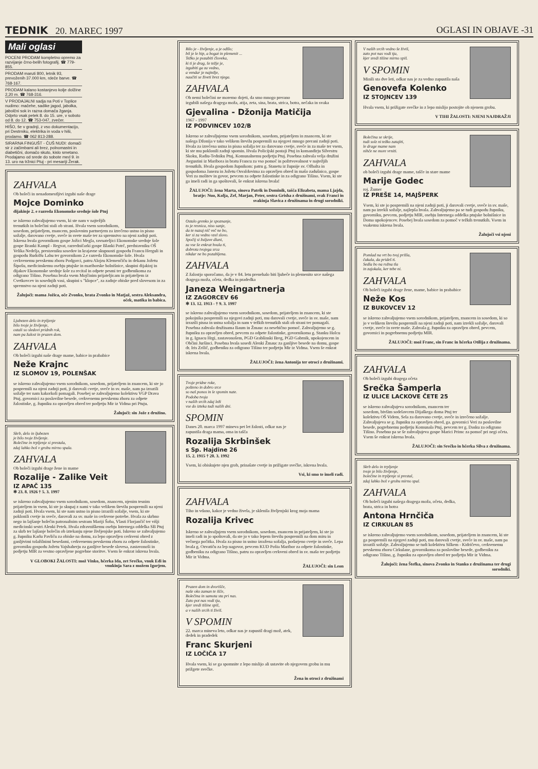TEDNIK 20. MAREC 1997 OGLASI IN OBJAVE -31
Mali oglasi
POCENI PRODAM kompletno opremo za razvijanje črno-belih fotografij. ☎ 779-855.
PRODAM maruti 800, letnik 93, prevoženih 37.000 km, rdeče barve. ☎ 768-167.
PRODAM kalano kostanjevo kolje dolžine 2,20 m. ☎ 768-316.
V PRODAJALNI sadja na Poti v Toplice nudimo: mačehe, sadike jagod, jabolka, jabolčni sok in razna domača žganja. Odprto vsak petek 8. do 15. ure, v soboto od 8. do 12. ☎ 753-047, zvečer.
HIŠO, še v gradnji, z vso dokumentacijo, pri Destrniku, elektrika in voda v hiši, prodamo. ☎ 062 813-288.
SIRARNA FINGUŠT - ČUŠ NUDI: domači sir z začimbami ali brez, polnomastni in diabetični, domačo skuto, kislo smetano. Prodajamo od srede do sobote med 9. in 13. uro na tržnici Ptuj - pri mesariji Žerak.
ZAHVALA
Ob boleči in nenadomestljivi izgubi naše drage
Mojce Dominko
dijakinje 2. e razreda Ekonomske srednje šole Ptuj
se iskreno zahvaljujemo vsem, ki ste nam v najtežjih trenutkih in bolečini stali ob strani. Hvala vsem sorodnikom, sosedom, prijateljem, znancem, poslovnim partnerjem za izrečeno ustno in pisno sožalje, darovano cvetje, sveče in svete maše ter za spremstvo na njeni zadnji poti. Iskrena hvala govornikom gospe Jožici Megla, ravnateljici Ekonomske srednje šole gospe Branki Kampl - Regvat, razredničarki gospe Blanki Potrč, predstavniku OŠ Velika Nedelja, prestavniku sosedov in krajavne skupnosti gospodu Francu Herguli in gospodu Rudolfu Lahu ter govornikom 2.e razreda Ekonomske šole. Hvala cerkvenemu pevskemu zboru Podgorci, patru Alojzu Klemenčiču in dekanu Jožetu Šipošu, medicinskemu osebju ptujske in mariborske bolnišnice, skupini dijakinj in dijakov Ekonomske srednje šole za recital in odpete pesmi ter godbenikoma za odigrano Tišino. Posebna hvala vsem Mojčinim prijateljicam in prijateljem iz Cvetkovcev in sosednjih vasi, skupini s "klopce", za zadnje obiske pred slovesom in za spremstvo na njeni zadnji poti.
Žalujoči: mama Jožica, oče Zvonko, brata Zvonko in Matjaž, sestra Aleksandra, oček, matika in babica.
Ljubezen delo in trpljenje
bilo tvoje je življenje,
ostali so sledovi pridnih rok,
nam pa žalost in prazen dom.
ZAHVALA
Ob boleči izgubi naše drage mame, babice in prababice
Neže Krajnc
IZ SLOMOV 19, POLENŠAK
se iskreno zahvaljujemo vsem sorodnikom, sosedom, prijateljem in znancem, ki ste jo pospremili na njeni zadnji poti, ji darovali cvetje, sveče in sv. maše, nam pa izrazili sožalje ter nam kakorkoli pomagali. Posebej se zahvaljujemo kolektivu VGP Drava Ptuj, govornici za poslovilne besede, cerkvenemu pevskemu zboru za odpete žalostinke, g. župniku za opravljen obred ter podjetju Mir iz Vidma pri Ptuju.
Žalujoči: sin Jože z družino.
Skrb, delo in ljubezen
je bilo tvoje življenje.
Bolečine in trpljenje si prestala,
zdaj lahko boš v grobu mirno spala.
ZAHVALA
Ob boleči izgubi drage žene in mame
Rozalije - Zalike Veit
IZ APAČ 135
✻ 23. 8. 1926 † 5. 3. 1997
se iskreno zahvaljujemo vsem sorodnikom, sosedom, znancem, njenim tesnim prijateljem in vsem, ki ste jo skupaj z nami v tako velikem številu pospremili na njeni zadnji poti. Hvala vsem, ki ste nam ustno in pisno izrazili sožalje, vsem, ki ste poklonili cvetje in sveče, darovali za sv. maše in cerkvene potrebe. Hvala za skrbno nego in lajšanje bolečin patronažnim sestram Mariji Šoba, Vlasti Florjančič ter višji medicinski sestri Alenki Petek. Hvala zdravniškemu osebju Internega oddelka SB Ptuj za skrb ter lajšanje bolečin ob iztekanju njene življenjske poti. Iskreno se zahvaljujemo g. župniku Karlu Pavliču za obiske na domu, za lepo opravljen cerkveni obred z ganljivimi tolažilnimi besedami, cerkvenemu pevskemu zboru za odpete žalostinke, govorniku gospodu Jožetu Vajsbaherju za ganljive besede slovesa, zastavonoši in podjetju MIR za vestno opravljene pogrebne storitve. Vsem še enkrat iskrena hvala.
V GLOBOKI ŽALOSTI: mož Vinko, hčerka Ida, zet Srečko, vnuk Edi in vnukinja Sara z možem Igorjem.
Bilo je - življenje, a je odšlo;
bil je le hip, a bogat in plemenit ...
Težko je pozabiti človeka,
ki ti je drag, še težje je,
izgubiti ga za vedno,
a vendar je najtežje,
naučiti se živeti brez njega.
ZAHVALA
Ob nemi bolečini ne moremo dojeti, da smo mnogo prerano izgubili našega dragega moža, atija, zeta, sina, brata, strica, botra, nečaka in svaka
Gjevalina - Džonija Matičija
1967 - 1997
IZ PODVINCEV 102/B
Iskreno se zahvaljujemo vsem sorodnikom, sosedom, prijateljem in znancem, ki ste našega Džonija v tako velikem številu pospremili na njegovi mnogo prerani zadnji poti. Hvala za izrečena ustna in pisna sožalja ter za darovano cvetje, sveče in za maše ter vsem, ki ste mu poklonili zadnji spomin. Hvala Policijski postaji Ptuj in komandirju Silvestru Skoku, Radiu-Tedniku Ptuj, Komunalnemu podjetju Ptuj. Posebna zahvala velja družini Avgustini iz Maribora in bratu Francu za vso pomoč in požrtvovalnost v najtežjih trenutkih. Hvala gospodom župnikom: patru g. Stanetu iz župnije sv. Ožbalta in gospodoma Janezu in Jožetu Osvaldovima za opravljen obred in mašo zadušnico, gospe Veri za molitev in govor, pevcem za odpete žalostinke in za odigrano Tišino. Vsem, ki ste ga imeli radi in ga spoštovali, še enkrat iskrena hvala!
ŽALUJOČI: žena Marta, sinova Patrik in Dominik, tašča Elizabeta, mama Ljajda, bratje: Nuo, Kolja, Zef, Marjan, Peter, sestra Grisha z družinami, svak Franci in svakinja Slavica z družinama in drugi sorodniki.
Ostalo grenko je spoznanje,
to je resnica, niso sanje,
da te nazaj nič več ne bo,
ker si za vedno vzel slovo.
Spočij si žuljave dlani,
za vse še enkrat hvala ti,
dobrota tvojega srca
nikdar ne bo pozabljena.
ZAHVALA
Z žalostjo sporočamo, da je v 84. letu prenehalo biti ljubeče in plemenito srce našega dragega moža, očeta, dedka in pradedka
Janeza Weingartnerja
IZ ZAGORCEV 66
✻ 13. 12. 1913 - † 9. 3. 1997
se iskreno zahvaljujemo vsem sorodnikom, sosedom, prijateljem in znancem, ki ste pokojnika pospremili na njegovi zadnji poti, mu darovali cvetje, sveče in sv. maše, nam izrazili pisna in ustna sožalja in nam v težkih trenutkih stali ob strani ter pomagali. Posebna zahvala družinama Baum in Žmauc za nesebično pomoč. Zahvaljujemo se g. župniku za opravljen obred, pevcem za odpete žalostinke, govornikoma g. Stanku Holcu in g. Ignacu Hrgi, zastavonošem, PGD Grabšinski Breg, PGD Gabrnik, upokojencem in Občini Juršinci. Posebna hvala sosedi Alenki Žmauc za ganljive besede na domu, gospe dr. Iris Zrilič, godbeniku za odigrano Tišino ter podjetju Mir iz Vidma. Vsem še enkrat iskrena hvala.
ŽALUJOČI: žena Antonija ter otroci z družinami.
Tvoje pridne roke,
pošteno in dobro srce
so naš ponos in le spomin nate.
Podoba tvoja
v naših srcih zdaj leži
vse do izteka tudi naših dni.
SPOMIN
Danes 20. marca 1997 mineva pet let žalosti, odkar nas je zapustila draga mama, oma in tašča
Rozalija Skrbinšek
s Sp. Hajdine 26
15. 2. 1915 † 20. 3. 1992
Vsem, ki obiskujete njen grob, prinašate cvetje in prižigate svečke, iskrena hvala.
Vsi, ki smo te imeli radi.
ZAHVALA
Tiho in vdano, kakor je vedno živela, je sklenila življenjski krog moja mama
Rozalija Krivec
Iskreno se zahvaljujem vsem sorodnikom, sosedom, znancem in prijateljem, ki ste jo imeli radi in jo spoštovali, da ste jo v tako lepem številu pospremili na dom miru in večnega počitka. Hvala za pisno in ustno izražena sožalja, podarjeno cvetje in sveče. Lepa hvala g. Ozvatiču za lep nagovor, pevcem KUD Pošta Maribor za odpete žalostinke, godbeniku za odigrano Tišino, patru za opravljen cerkveni obred in sv. mašo ter podjetju Mir iz Vidma.
ŽALUJOČI: sin Leon
Prazen dom in dvorišče,
naše oko zaman te išče,
Bolečina in samota sta pri nas.
Zato pot nas vodi tja,
kjer sredi tišine spiš,
a v naših srcih ti živiš.
V SPOMIN
22. marca mineva leto, odkar nas je zapustil dragi mož, atek, dedek in pradedek
Franc Skurjeni
IZ LOČIČA 17
Hvala vsem, ki se ga spomnite z lepo mislijo ali ustavite ob njegovem grobu in mu prižgete svečke.
Žena in otroci z družinami
V naših srcih vedno še živiš,
zato pot nas vodi tja,
kjer sredi tišine mirno spiš.
V SPOMIN
Minili sta dve leti, odkar nas je za vedno zapustila naša
Genovefa Kolenko
IZ STOJNCEV 139
Hvala vsem, ki prižigate svečke in z lepo mislijo postojite ob njenem grobu.
V TIHI ŽALOSTI: NJENI NAJDRAŽJI
Bolečina se skrije,
tudi solz ni težko zatajiti,
le drage mame nam
nihče ne more vrniti.
ZAHVALA
ob boleči izgubi drage mame, tašče in stare mame
Marije Godec
roj. Žumer
IZ PREŠE 14, MAJŠPERK
Vsem, ki ste jo pospremili na njeni zadnji poti, ji darovali cvetje, sveče in sv. maše, nam pa izrekli sožalje, najlepša hvala. Zahvaljujemo pa se tudi gospodu župniku, govorniku, pevcem, podjetju MIR, osebju Internega oddelka ptujske bolnišnice in Doma upokojencev. Posebej hvala sosedom za pomoč v težkih trenutkih. Vsem in vsakemu iskrena hvala.
Žalujoči vsi njeni
Pomlad na vrt bo tvoj prišla,
čakala, da prideš ti.
Sedla bo na rožna tla
in zajokala, ker tebe ni.
ZAHVALA
Ob boleči izgubi drage žene, mame, babice in prababice
Neže Kos
IZ BUKOVCEV 12
se iskreno zahvaljujemo vsem sorodnikom, prijateljem, znancem in sosedom, ki so jo v velikem številu pospremili na njeni zadnji poti, nam izrekli sožalje, darovali cvetje, sveče in svete maše. Zahvala g. župniku za opravljen obred, pevcem, govornici in pogrebnemu podjetju MIR.
ŽALUJOČI: mož Franc, sin Franc in hčerka Otilija z družinama.
ZAHVALA
Ob boleči izgubi dragega očeta
Srečka Šamperla
IZ ULICE LACKOVE ČETE 25
se iskreno zahvaljujeva sorodnikom, znancem ter sosedom, bivšim sodelavcem Dijaškega doma Ptuj ter kolektivu OŠ Videm, Sela za darovano cvetje, sveče in izrečeno sožalje. Zahvaljujeva se g. župniku za opravljen obred, ga. govornici Veri za poslovilne besede, pogrebnemu podjetju Komunala Ptuj, pevcem ter g. Dasku za odigrano Tišino. Posebno pa se še zahvaljujeva gospe Marici Primc za pomoč pri negi očeta. Vsem še enkrat iskrena hvala.
ŽALUJOČI: sin Srečko in hčerka Silva z družinama.
Skrb delo in trpljenje
tvoje je bilo življenje,
bolečine in trpljenje si prestal,
zdaj lahko boš v grobu mirno spal.
ZAHVALA
Ob boleči izgubi našega dragega moža, očeta, dedka, brata, strica in botra
Antona Hrnčiča
IZ CIRKULAN 85
se iskreno zahvaljujemo vsem sorodnikom, sosedom, prijateljem in znancem, ki ste ga pospremili na njegovi zadnji poti, mu darovali cvetje, sveče in sv. maše, nam pa izrazili sožalje. Zahvaljujemo se tudi kolektivu Silkem - Kidričevo, cerkvenemu pevskemu zboru Cirkulane, govornikoma za poslovilne besede, godbeniku za odigrano Tišino, g. župniku za opravljen obred ter podjetju Mir iz Vidma.
Žalujoči: žena Štefka, sinova Zvonko in Stanko z družinama ter drugi sorodniki.